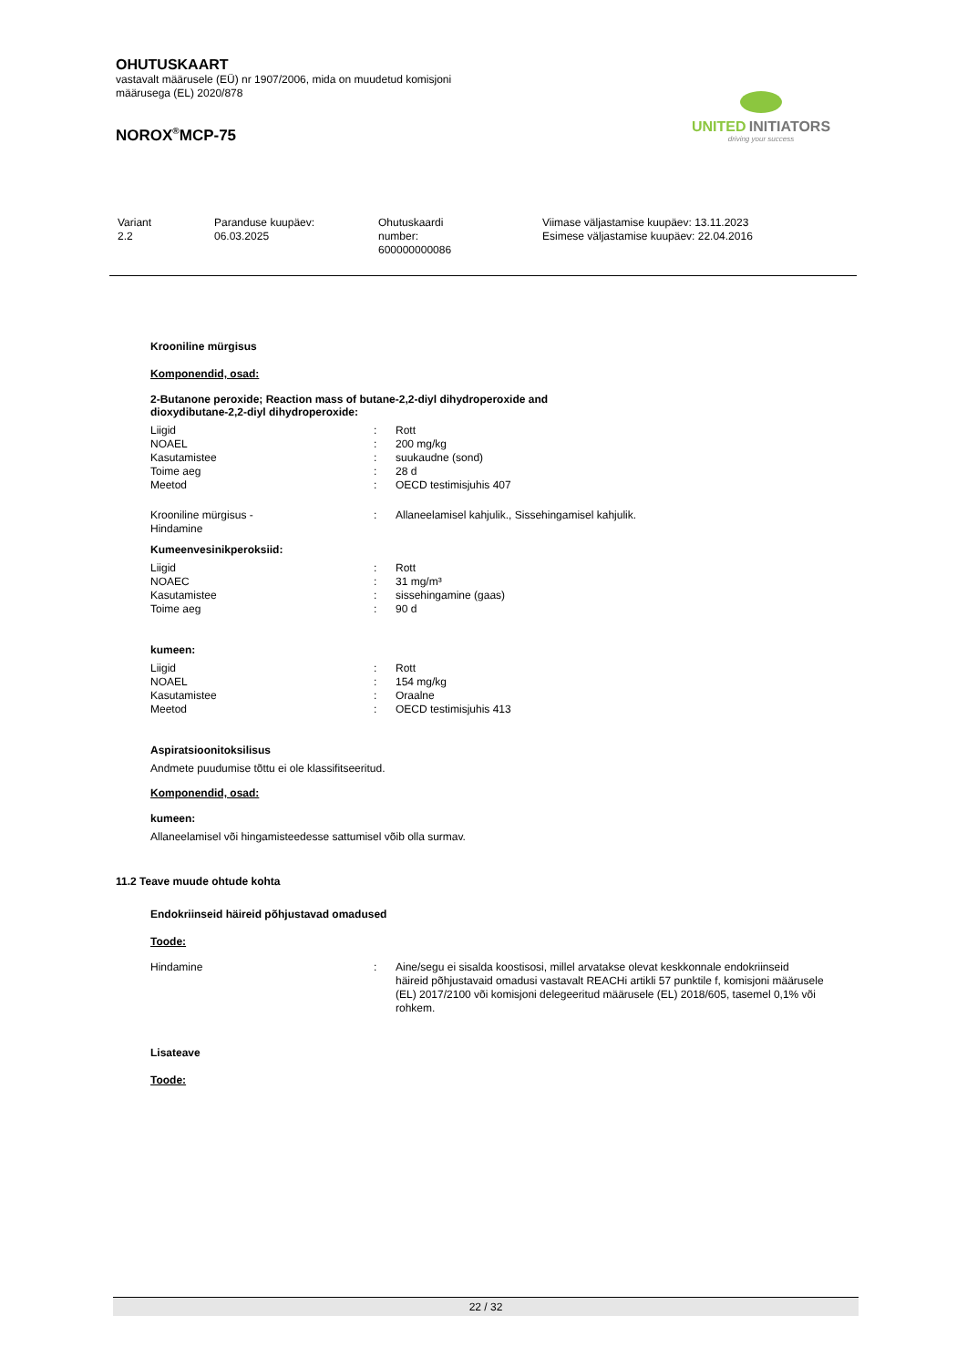OHUTUSKAART
vastavalt määrusele (EÜ) nr 1907/2006, mida on muudetud komisjoni
määrusega (EL) 2020/878
NOROX<sup>®</sup>MCP-75
UNITED INITIATORS
driving your success
| Variant 2.2 | Paranduse kuupäev: 06.03.2025 | Ohutuskaardi number: 600000000086 | Viimase väljastamise kuupäev: 13.11.2023 Esimese väljastamise kuupäev: 22.04.2016 |
Krooniline mürgisus
Komponendid, osad:
2-Butanone peroxide; Reaction mass of butane-2,2-diyl dihydroperoxide and
dioxydibutane-2,2-diyl dihydroperoxide:
| Liigid | : | Rott |
| NOAEL | : | 200 mg/kg |
| Kasutamistee | : | suukaudne (sond) |
| Toime aeg | : | 28 d |
| Meetod | : | OECD testimisjuhis 407 |
| Krooniline mürgisus - Hindamine | : | Allaneelamisel kahjulik., Sissehingamisel kahjulik. |
Kumeenvesinikperoksiid:
| Liigid | : | Rott |
| NOAEC | : | 31 mg/m³ |
| Kasutamistee | : | sissehingamine (gaas) |
| Toime aeg | : | 90 d |
kumeen:
| Liigid | : | Rott |
| NOAEL | : | 154 mg/kg |
| Kasutamistee | : | Oraalne |
| Meetod | : | OECD testimisjuhis 413 |
Aspiratsioonitoksilisus
Andmete puudumise tõttu ei ole klassifitseeritud.
Komponendid, osad:
kumeen:
Allaneelamisel või hingamisteedesse sattumisel võib olla surmav.
11.2 Teave muude ohtude kohta
Endokriinseid häireid põhjustavad omadused
Toode:
| Hindamine | : | Aine/segu ei sisalda koostisosi, millel arvatakse olevat keskkonnale endokriinseid häireid põhjustavaid omadusi vastavalt REACHi artikli 57 punktile f, komisjoni määrusele (EL) 2017/2100 või komisjoni delegeeritud määrusele (EL) 2018/605, tasemel 0,1% või rohkem. |
Lisateave
Toode:
22 / 32